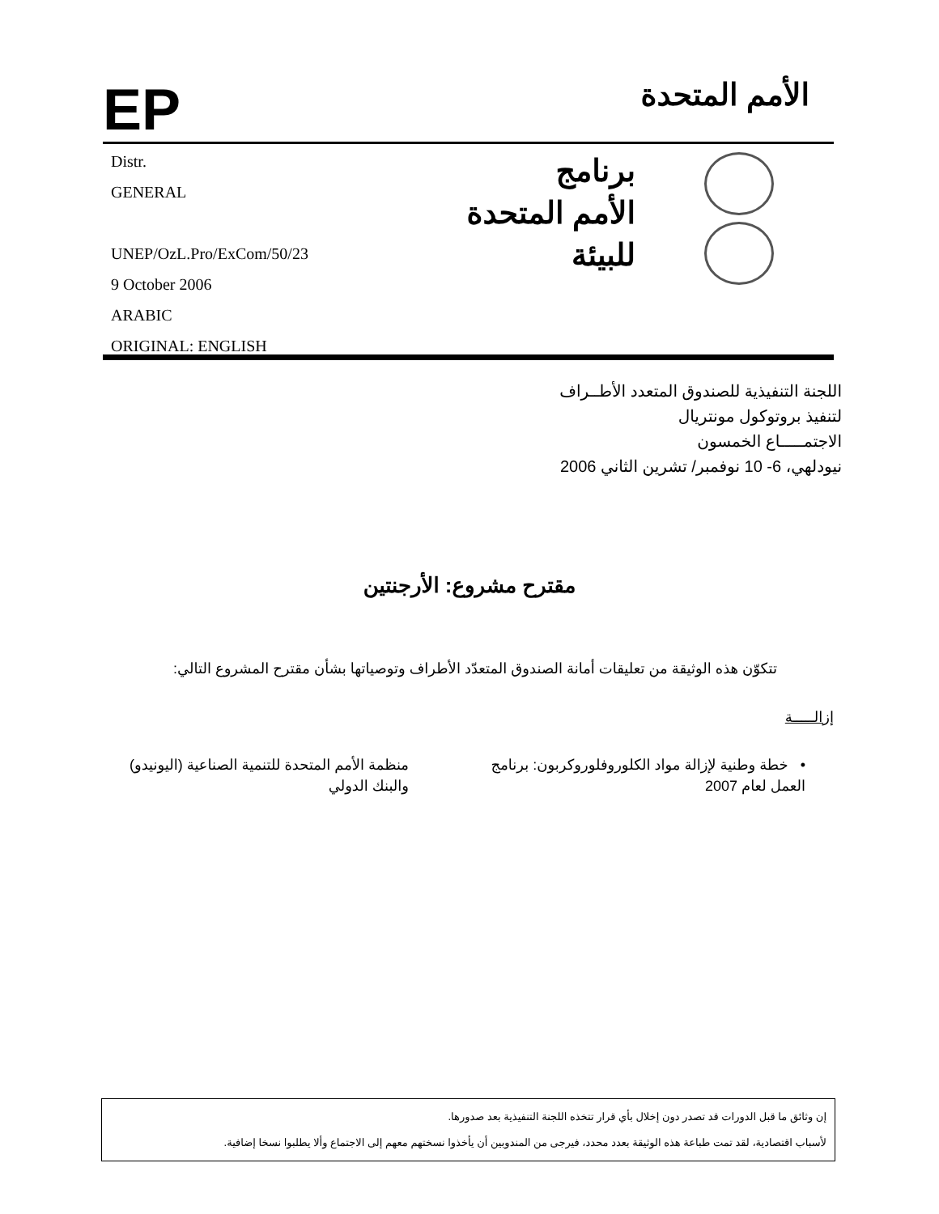EP
الأمم المتحدة
Distr.
GENERAL
UNEP/OzL.Pro/ExCom/50/23
9 October 2006
ARABIC
ORIGINAL: ENGLISH
برنامج
الأمم المتحدة
للبيئة
اللجنة التنفيذية للصندوق المتعدد الأطــراف
لتنفيذ بروتوكول مونتريال
الاجتمـــــاع الخمسون
نيودلهي، 6- 10 نوفمبر/ تشرين الثاني 2006
مقترح مشروع: الأرجنتين
تتكوّن هذه الوثيقة من تعليقات أمانة الصندوق المتعدّد الأطراف وتوصياتها بشأن مقترح المشروع التالي:
إزالـــــة
• خطة وطنية لإزالة مواد الكلوروفلوروكربون: برنامج العمل لعام 2007
منظمة الأمم المتحدة للتنمية الصناعية (اليونيدو) والبنك الدولي
إن وثائق ما قبل الدورات قد تصدر دون إخلال بأي قرار تتخذه اللجنة التنفيذية بعد صدورها.
لأسباب اقتصادية، لقد تمت طباعة هذه الوثيقة بعدد محدد، فيرجى من المندوبين أن يأخذوا نسختهم معهم إلى الاجتماع وألا يطلبوا نسخا إضافية.